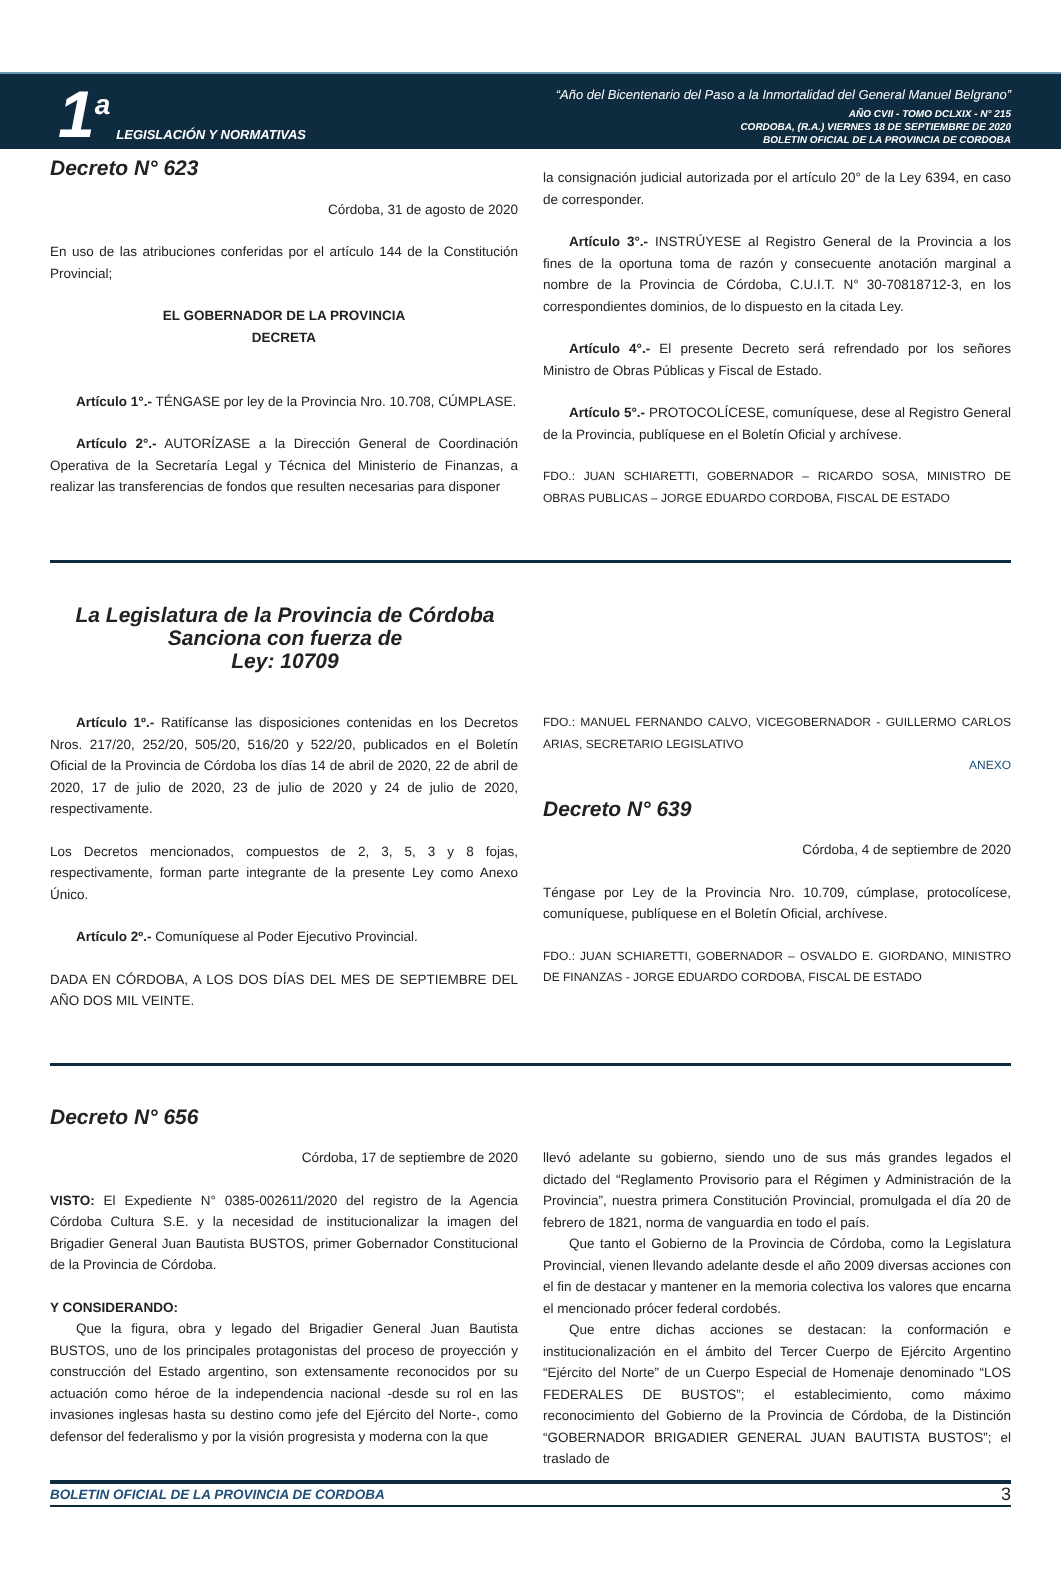1<sup>a</sup> LEGISLACIÓN Y NORMATIVAS
“Año del Bicentenario del Paso a la Inmortalidad del General Manuel Belgrano”
AÑO CVII - TOMO DCLXIX - N° 215
CORDOBA, (R.A.) VIERNES 18 DE SEPTIEMBRE DE 2020
BOLETIN OFICIAL DE LA PROVINCIA DE CORDOBA
Decreto N° 623
Córdoba, 31 de agosto de 2020
En uso de las atribuciones conferidas por el artículo 144 de la Constitución Provincial;
EL GOBERNADOR DE LA PROVINCIA
DECRETA
Artículo 1°.- TÉNGASE por ley de la Provincia Nro. 10.708, CÚMPLASE.
Artículo 2°.- AUTORÍZASE a la Dirección General de Coordinación Operativa de la Secretaría Legal y Técnica del Ministerio de Finanzas, a realizar las transferencias de fondos que resulten necesarias para disponer
la consignación judicial autorizada por el artículo 20° de la Ley 6394, en caso de corresponder.
Artículo 3°.- INSTRÚYESE al Registro General de la Provincia a los fines de la oportuna toma de razón y consecuente anotación marginal a nombre de la Provincia de Córdoba, C.U.I.T. N° 30-70818712-3, en los correspondientes dominios, de lo dispuesto en la citada Ley.
Artículo 4°.- El presente Decreto será refrendado por los señores Ministro de Obras Públicas y Fiscal de Estado.
Artículo 5°.- PROTOCOLÍCESE, comuníquese, dese al Registro General de la Provincia, publíquese en el Boletín Oficial y archívese.
FDO.: JUAN SCHIARETTI, GOBERNADOR – RICARDO SOSA, MINISTRO DE OBRAS PUBLICAS – JORGE EDUARDO CORDOBA, FISCAL DE ESTADO
La Legislatura de la Provincia de Córdoba
Sanciona con fuerza de
Ley: 10709
Artículo 1º.- Ratifícanse las disposiciones contenidas en los Decretos Nros. 217/20, 252/20, 505/20, 516/20 y 522/20, publicados en el Boletín Oficial de la Provincia de Córdoba los días 14 de abril de 2020, 22 de abril de 2020, 17 de julio de 2020, 23 de julio de 2020 y 24 de julio de 2020, respectivamente.
Los Decretos mencionados, compuestos de 2, 3, 5, 3 y 8 fojas, respectivamente, forman parte integrante de la presente Ley como Anexo Único.
Artículo 2º.- Comuníquese al Poder Ejecutivo Provincial.
DADA EN CÓRDOBA, A LOS DOS DÍAS DEL MES DE SEPTIEMBRE DEL AÑO DOS MIL VEINTE.
FDO.: MANUEL FERNANDO CALVO, VICEGOBERNADOR - GUILLERMO CARLOS ARIAS, SECRETARIO LEGISLATIVO
ANEXO
Decreto N° 639
Córdoba, 4 de septiembre de 2020
Téngase por Ley de la Provincia Nro. 10.709, cúmplase, protocolícese, comuníquese, publíquese en el Boletín Oficial, archívese.
FDO.: JUAN SCHIARETTI, GOBERNADOR – OSVALDO E. GIORDANO, MINISTRO DE FINANZAS - JORGE EDUARDO CORDOBA, FISCAL DE ESTADO
Decreto N° 656
Córdoba, 17 de septiembre de 2020
VISTO: El Expediente N° 0385-002611/2020 del registro de la Agencia Córdoba Cultura S.E. y la necesidad de institucionalizar la imagen del Brigadier General Juan Bautista BUSTOS, primer Gobernador Constitucional de la Provincia de Córdoba.
Y CONSIDERANDO:
Que la figura, obra y legado del Brigadier General Juan Bautista BUSTOS, uno de los principales protagonistas del proceso de proyección y construcción del Estado argentino, son extensamente reconocidos por su actuación como héroe de la independencia nacional -desde su rol en las invasiones inglesas hasta su destino como jefe del Ejército del Norte-, como defensor del federalismo y por la visión progresista y moderna con la que
llevó adelante su gobierno, siendo uno de sus más grandes legados el dictado del “Reglamento Provisorio para el Régimen y Administración de la Provincia”, nuestra primera Constitución Provincial, promulgada el día 20 de febrero de 1821, norma de vanguardia en todo el país.
Que tanto el Gobierno de la Provincia de Córdoba, como la Legislatura Provincial, vienen llevando adelante desde el año 2009 diversas acciones con el fin de destacar y mantener en la memoria colectiva los valores que encarna el mencionado prócer federal cordobés.
Que entre dichas acciones se destacan: la conformación e institucionalización en el ámbito del Tercer Cuerpo de Ejército Argentino “Ejército del Norte” de un Cuerpo Especial de Homenaje denominado “LOS FEDERALES DE BUSTOS”; el establecimiento, como máximo reconocimiento del Gobierno de la Provincia de Córdoba, de la Distinción “GOBERNADOR BRIGADIER GENERAL JUAN BAUTISTA BUSTOS”; el traslado de
BOLETIN OFICIAL DE LA PROVINCIA DE CORDOBA 3